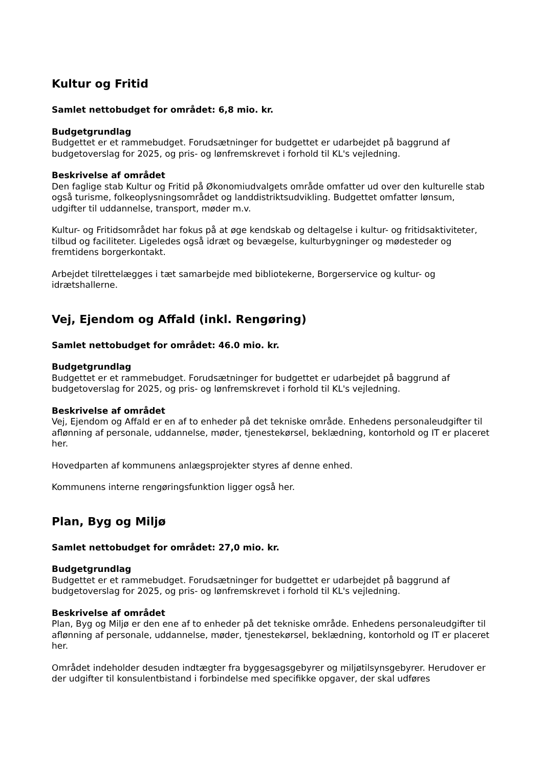Kultur og Fritid
Samlet nettobudget for området: 6,8 mio. kr.
Budgetgrundlag
Budgettet er et rammebudget. Forudsætninger for budgettet er udarbejdet på baggrund af budgetoverslag for 2025, og pris- og lønfremskrevet i forhold til KL's vejledning.
Beskrivelse af området
Den faglige stab Kultur og Fritid på Økonomiudvalgets område omfatter ud over den kulturelle stab også turisme, folkeoplysningsområdet og landdistriktsudvikling. Budgettet omfatter lønsum, udgifter til uddannelse, transport, møder m.v.
Kultur- og Fritidsområdet har fokus på at øge kendskab og deltagelse i kultur- og fritidsaktiviteter, tilbud og faciliteter. Ligeledes også idræt og bevægelse, kulturbygninger og mødesteder og fremtidens borgerkontakt.
Arbejdet tilrettelægges i tæt samarbejde med bibliotekerne, Borgerservice og kultur- og idrætshallerne.
Vej, Ejendom og Affald (inkl. Rengøring)
Samlet nettobudget for området: 46.0 mio. kr.
Budgetgrundlag
Budgettet er et rammebudget. Forudsætninger for budgettet er udarbejdet på baggrund af budgetoverslag for 2025, og pris- og lønfremskrevet i forhold til KL's vejledning.
Beskrivelse af området
Vej, Ejendom og Affald er en af to enheder på det tekniske område. Enhedens personaleudgifter til aflønning af personale, uddannelse, møder, tjenestekørsel, beklædning, kontorhold og IT er placeret her.
Hovedparten af kommunens anlægsprojekter styres af denne enhed.
Kommunens interne rengøringsfunktion ligger også her.
Plan, Byg og Miljø
Samlet nettobudget for området: 27,0 mio. kr.
Budgetgrundlag
Budgettet er et rammebudget. Forudsætninger for budgettet er udarbejdet på baggrund af budgetoverslag for 2025, og pris- og lønfremskrevet i forhold til KL's vejledning.
Beskrivelse af området
Plan, Byg og Miljø er den ene af to enheder på det tekniske område. Enhedens personaleudgifter til aflønning af personale, uddannelse, møder, tjenestekørsel, beklædning, kontorhold og IT er placeret her.
Området indeholder desuden indtægter fra byggesagsgebyrer og miljøtilsynsgebyrer. Herudover er der udgifter til konsulentbistand i forbindelse med specifikke opgaver, der skal udføres